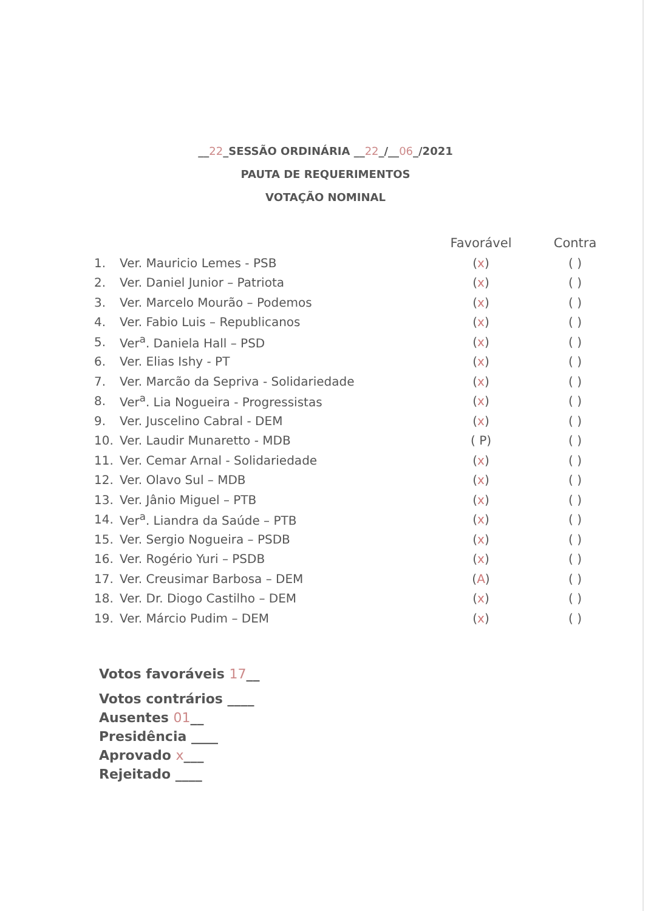__22_SESSÃO ORDINÁRIA __22_/__06_/2021
PAUTA DE REQUERIMENTOS
VOTAÇÃO NOMINAL
| | | Favorável | Contra |
| --- | --- | --- | --- |
| 1. | Ver. Mauricio Lemes - PSB | ( x ) | ( ) |
| 2. | Ver. Daniel Junior – Patriota | ( x ) | ( ) |
| 3. | Ver. Marcelo Mourão – Podemos | ( x ) | ( ) |
| 4. | Ver. Fabio Luis – Republicanos | ( x ) | ( ) |
| 5. | Ver<sup>a</sup>. Daniela Hall – PSD | ( x ) | ( ) |
| 6. | Ver. Elias Ishy - PT | ( x ) | ( ) |
| 7. | Ver. Marcão da Sepriva - Solidariedade | ( x ) | ( ) |
| 8. | Ver<sup>a</sup>. Lia Nogueira - Progressistas | ( x ) | ( ) |
| 9. | Ver. Juscelino Cabral - DEM | ( x ) | ( ) |
| 10. | Ver. Laudir Munaretto - MDB | ( P) | ( ) |
| 11. | Ver. Cemar Arnal - Solidariedade | ( x ) | ( ) |
| 12. | Ver. Olavo Sul – MDB | ( x ) | ( ) |
| 13. | Ver. Jânio Miguel – PTB | ( x ) | ( ) |
| 14. | Ver<sup>a</sup>. Liandra da Saúde – PTB | ( x ) | ( ) |
| 15. | Ver. Sergio Nogueira – PSDB | ( x ) | ( ) |
| 16. | Ver. Rogério Yuri – PSDB | ( x ) | ( ) |
| 17. | Ver. Creusimar Barbosa – DEM | ( A ) | ( ) |
| 18. | Ver. Dr. Diogo Castilho – DEM | ( x ) | ( ) |
| 19. | Ver. Márcio Pudim – DEM | ( x ) | ( ) |
Votos favoráveis 17__
Votos contrários ____
Ausentes 01__
Presidência ____
Aprovado x___
Rejeitado ____